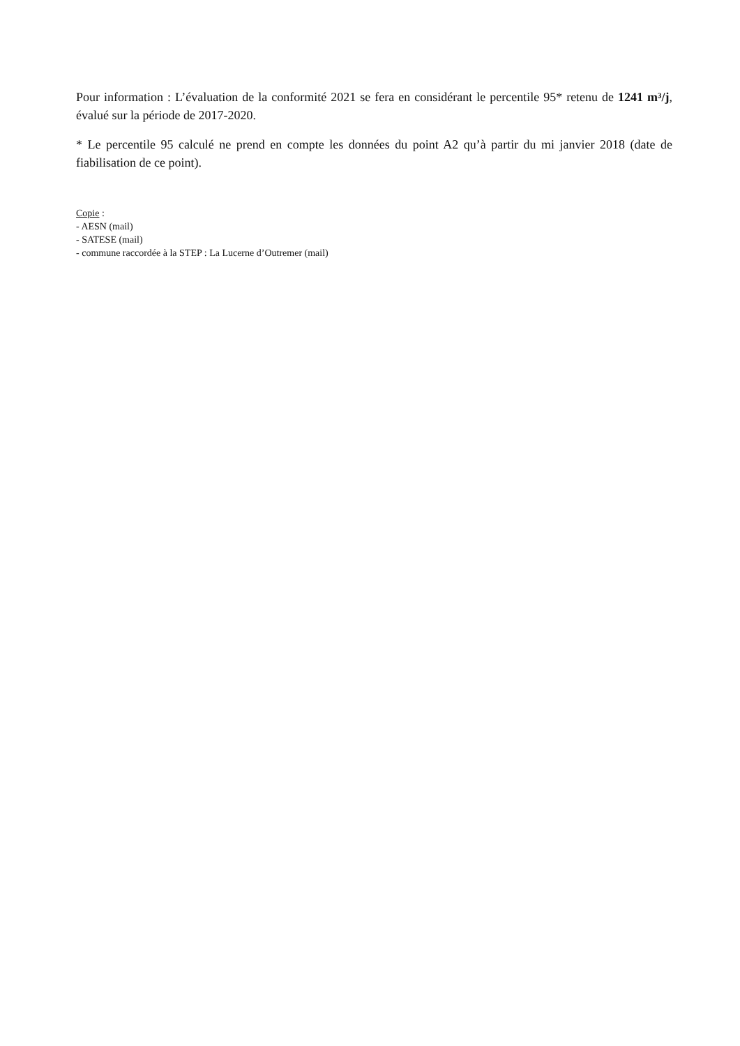Pour information : L’évaluation de la conformité 2021 se fera en considérant le percentile 95* retenu de 1241 m³/j, évalué sur la période de 2017-2020.
* Le percentile 95 calculé ne prend en compte les données du point A2 qu’à partir du mi janvier 2018 (date de fiabilisation de ce point).
Copie :
- AESN (mail)
- SATESE (mail)
- commune raccordée à la STEP : La Lucerne d’Outremer (mail)